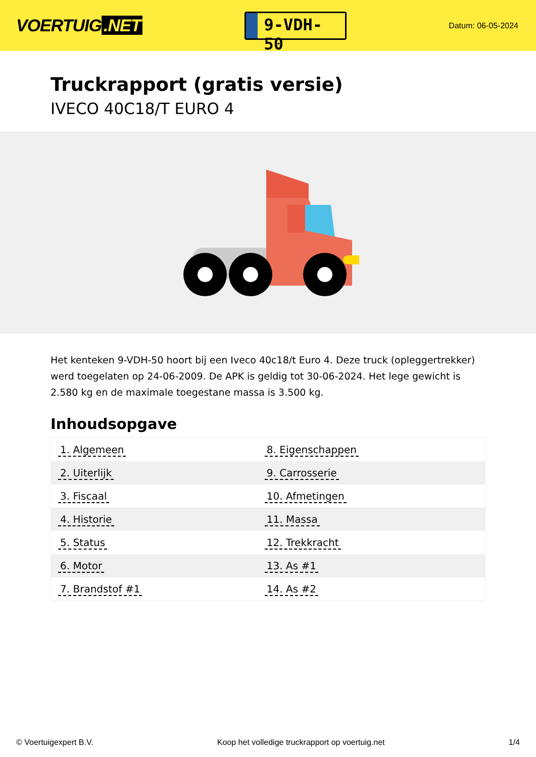VOERTUIG.NET
9-VDH-50
Datum: 06-05-2024
Truckrapport (gratis versie)
IVECO 40C18/T EURO 4
Het kenteken 9-VDH-50 hoort bij een Iveco 40c18/t Euro 4. Deze truck (opleggertrekker) werd toegelaten op 24-06-2009. De APK is geldig tot 30-06-2024. Het lege gewicht is 2.580 kg en de maximale toegestane massa is 3.500 kg.
Inhoudsopgave
| 1. Algemeen | 8. Eigenschappen |
| 2. Uiterlijk | 9. Carrosserie |
| 3. Fiscaal | 10. Afmetingen |
| 4. Historie | 11. Massa |
| 5. Status | 12. Trekkracht |
| 6. Motor | 13. As #1 |
| 7. Brandstof #1 | 14. As #2 |
© Voertuigexpert B.V. Koop het volledige truckrapport op voertuig.net 1/4